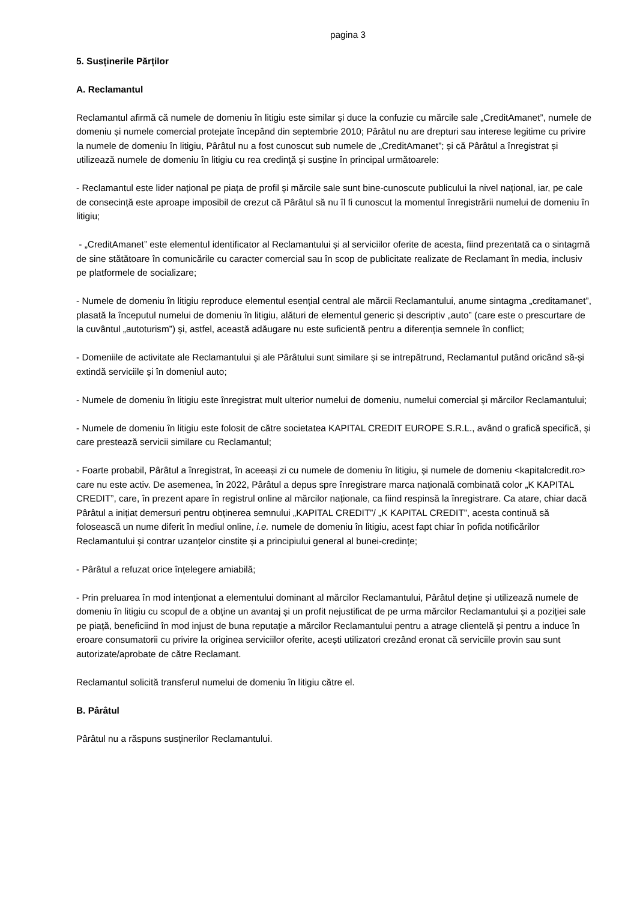pagina 3
5. Susținerile Părților
A. Reclamantul
Reclamantul afirmă că numele de domeniu în litigiu este similar și duce la confuzie cu mărcile sale „CreditAmanet”, numele de domeniu și numele comercial protejate începând din septembrie 2010; Pârâtul nu are drepturi sau interese legitime cu privire la numele de domeniu în litigiu, Pârâtul nu a fost cunoscut sub numele de „CreditAmanet”; și că Pârâtul a înregistrat și utilizează numele de domeniu în litigiu cu rea credinţă și susține în principal următoarele:
- Reclamantul este lider național pe piața de profil și mărcile sale sunt bine-cunoscute publicului la nivel național, iar, pe cale de consecință este aproape imposibil de crezut că Pârâtul să nu îl fi cunoscut la momentul înregistrării numelui de domeniu în litigiu;
- „CreditAmanet” este elementul identificator al Reclamantului și al serviciilor oferite de acesta, fiind prezentată ca o sintagmă de sine stătătoare în comunicările cu caracter comercial sau în scop de publicitate realizate de Reclamant în media, inclusiv pe platformele de socializare;
- Numele de domeniu în litigiu reproduce elementul esențial central ale mărcii Reclamantului, anume sintagma „creditamanet”, plasată la începutul numelui de domeniu în litigiu, alături de elementul generic și descriptiv „auto” (care este o prescurtare de la cuvântul „autoturism”) și, astfel, această adăugare nu este suficientă pentru a diferenția semnele în conflict;
- Domeniile de activitate ale Reclamantului și ale Pârâtului sunt similare și se intrepătrund, Reclamantul putând oricând să-și extindă serviciile și în domeniul auto;
- Numele de domeniu în litigiu este înregistrat mult ulterior numelui de domeniu, numelui comercial și mărcilor Reclamantului;
- Numele de domeniu în litigiu este folosit de către societatea KAPITAL CREDIT EUROPE S.R.L., având o grafică specifică, și care prestează servicii similare cu Reclamantul;
- Foarte probabil, Pârâtul a înregistrat, în aceeași zi cu numele de domeniu în litigiu, și numele de domeniu <kapitalcredit.ro> care nu este activ. De asemenea, în 2022, Pârâtul a depus spre înregistrare marca națională combinată color „K KAPITAL CREDIT”, care, în prezent apare în registrul online al mărcilor naționale, ca fiind respinsă la înregistrare. Ca atare, chiar dacă Pârâtul a inițiat demersuri pentru obținerea semnului „KAPITAL CREDIT”/ „K KAPITAL CREDIT”, acesta continuă să folosească un nume diferit în mediul online, i.e. numele de domeniu în litigiu, acest fapt chiar în pofida notificărilor Reclamantului și contrar uzanțelor cinstite și a principiului general al bunei-credințe;
- Pârâtul a refuzat orice înțelegere amiabilă;
- Prin preluarea în mod intenționat a elementului dominant al mărcilor Reclamantului, Pârâtul deține și utilizează numele de domeniu în litigiu cu scopul de a obține un avantaj și un profit nejustificat de pe urma mărcilor Reclamantului și a poziției sale pe piață, beneficiind în mod injust de buna reputație a mărcilor Reclamantului pentru a atrage clientelă și pentru a induce în eroare consumatorii cu privire la originea serviciilor oferite, acești utilizatori crezând eronat că serviciile provin sau sunt autorizate/aprobate de către Reclamant.
Reclamantul solicită transferul numelui de domeniu în litigiu către el.
B. Pârâtul
Pârâtul nu a răspuns susținerilor Reclamantului.